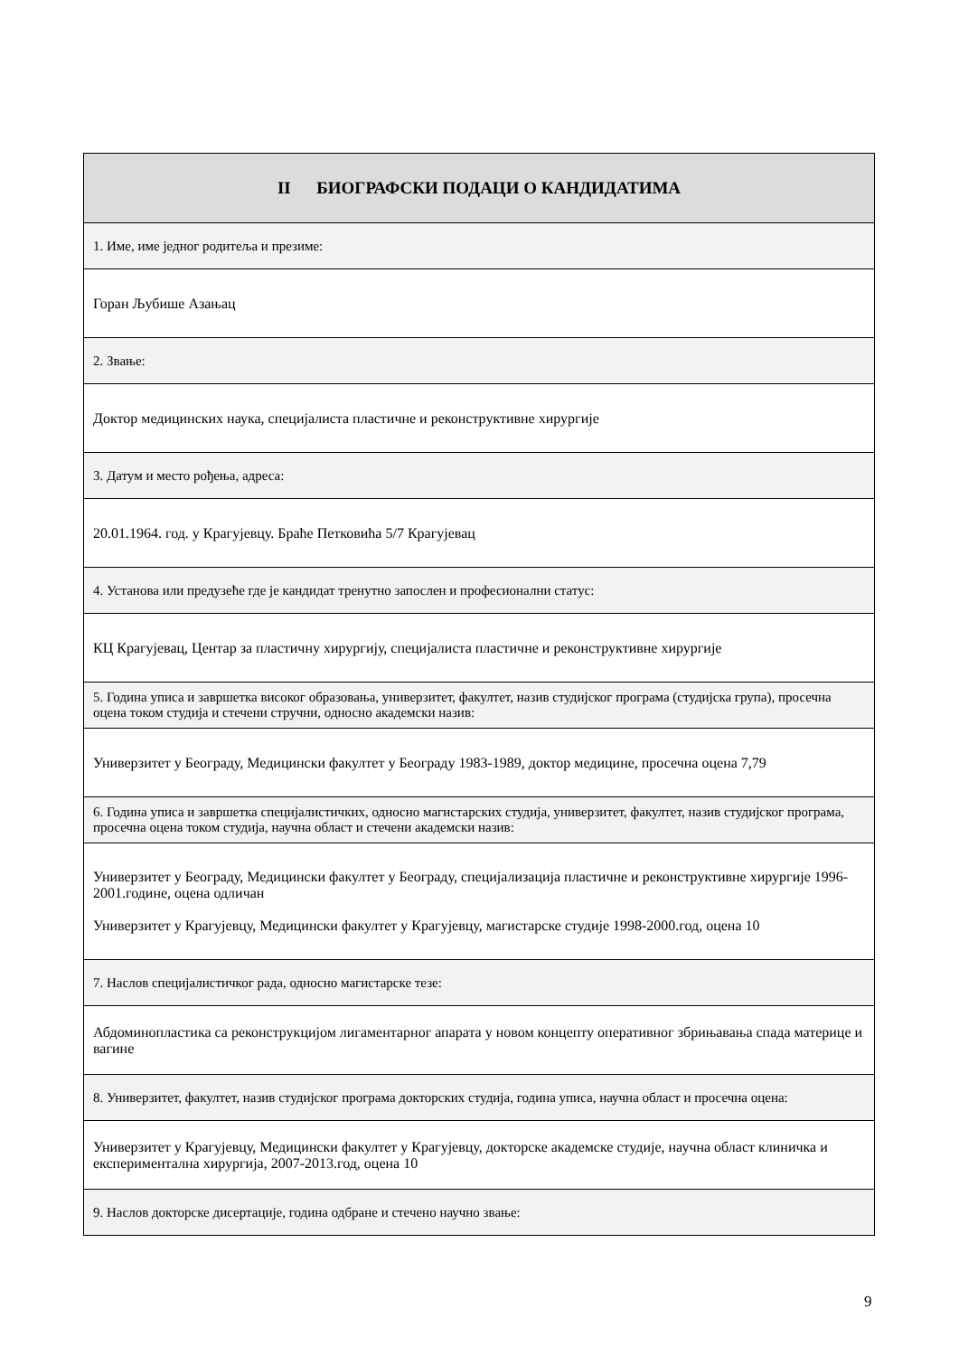| II БИОГРАФСКИ ПОДАЦИ О КАНДИДАТИМА |
| --- |
| 1. Име, име једног родитеља и презиме: |
| Горан Љубише Азањац |
| 2. Звање: |
| Доктор медицинских наука, специјалиста пластичне и реконструктивне хирургије |
| 3. Датум и место рођења, адреса: |
| 20.01.1964. год. у Крагујевцу. Браће Петковића 5/7 Крагујевац |
| 4. Установа или предузеће где је кандидат тренутно запослен и професионални статус: |
| КЦ Крагујевац, Центар за пластичну хирургију, специјалиста пластичне и реконструктивне хирургије |
| 5. Година уписа и завршетка високог образовања, универзитет, факултет, назив студијског програма (студијска група), просечна оцена током студија и стечени стручни, односно академски назив: |
| Универзитет у Београду, Медицински факултет у Београду 1983-1989, доктор медицине, просечна оцена 7,79 |
| 6. Година уписа и завршетка специјалистичких, односно магистарских студија, универзитет, факултет, назив студијског програма, просечна оцена током студија, научна област и стечени академски назив: |
| Универзитет у Београду, Медицински факултет у Београду, специјализација пластичне и реконструктивне хирургије 1996-2001.године, оцена одличан Универзитет у Крагујевцу, Медицински факултет у Крагујевцу, магистарске студије 1998-2000.год, оцена 10 |
| 7. Наслов специјалистичког рада, односно магистарске тезе: |
| Абдоминопластика са реконструкцијом лигаментарног апарата у новом концепту оперативног збрињавања спада материце и вагине |
| 8. Универзитет, факултет, назив студијског програма докторских студија, година уписа, научна област и просечна оцена: |
| Универзитет у Крагујевцу, Медицински факултет у Крагујевцу, докторске академске студије, научна област клиничка и експериментална хирургија, 2007-2013.год, оцена 10 |
| 9. Наслов докторске дисертације, година одбране и стечено научно звање: |
9